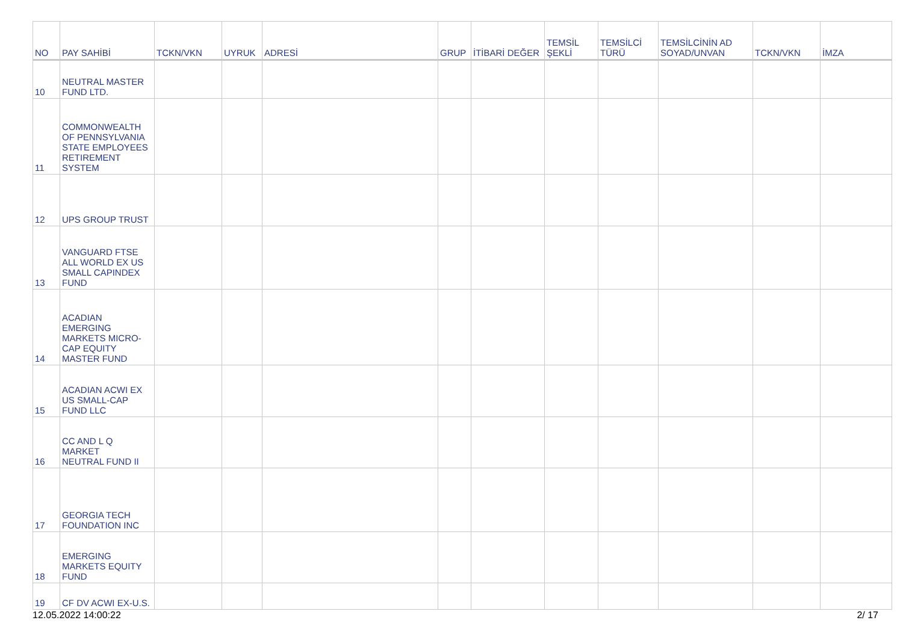| NO | PAY SAHİBİ | TCKN/VKN | UYRUK | ADRESİ | GRUP | İTİBARİ DEĞER | TEMSİL ŞEKLİ | TEMSİLCİ TÜRÜ | TEMSİLCİNİN AD SOYAD/UNVAN | TCKN/VKN | İMZA |
| --- | --- | --- | --- | --- | --- | --- | --- | --- | --- | --- | --- |
| 10 | NEUTRAL MASTER FUND LTD. | | | | | | | | | | |
| 11 | COMMONWEALTH OF PENNSYLVANIA STATE EMPLOYEES RETIREMENT SYSTEM | | | | | | | | | | |
| 12 | UPS GROUP TRUST | | | | | | | | | | |
| 13 | VANGUARD FTSE ALL WORLD EX US SMALL CAPINDEX FUND | | | | | | | | | | |
| 14 | ACADIAN EMERGING MARKETS MICRO- CAP EQUITY MASTER FUND | | | | | | | | | | |
| 15 | ACADIAN ACWI EX US SMALL-CAP FUND LLC | | | | | | | | | | |
| 16 | CC AND L Q MARKET NEUTRAL FUND II | | | | | | | | | | |
| 17 | GEORGIA TECH FOUNDATION INC | | | | | | | | | | |
| 18 | EMERGING MARKETS EQUITY FUND | | | | | | | | | | |
| 19 | CF DV ACWI EX-U.S. | | | | | | | | | | |
12.05.2022 14:00:22 2/ 17